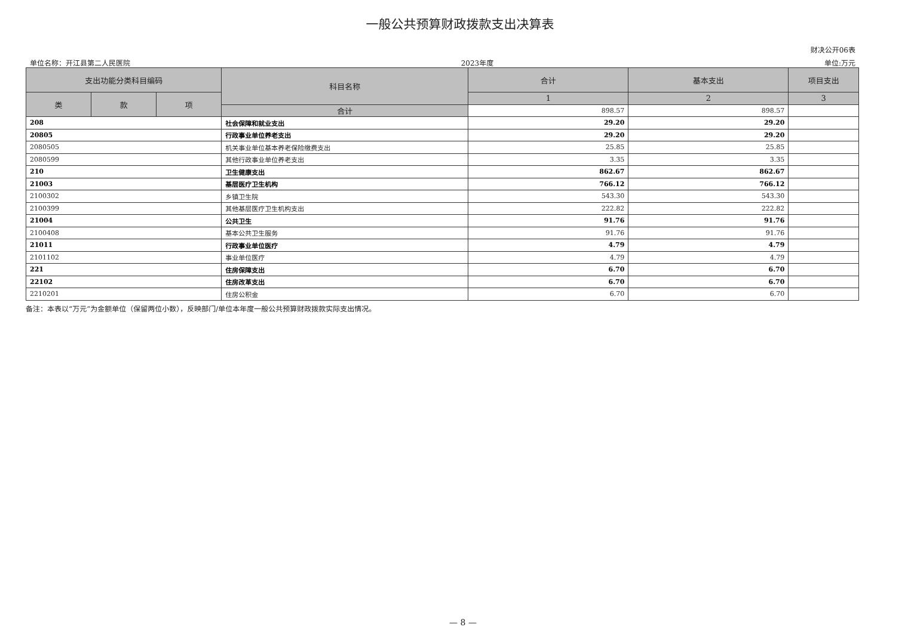一般公共预算财政拨款支出决算表
财决公开06表
单位名称：开江县第二人民医院 2023年度 单位:万元
| 支出功能分类科目编码 | | | 科目名称 | 合计 | 基本支出 | 项目支出 |
| --- | --- | --- | --- | --- | --- | --- |
| 类 | 款 | 项 | | 1 | 2 | 3 |
| | | | 合计 | 898.57 | 898.57 | |
| 208 | | | 社会保障和就业支出 | 29.20 | 29.20 | |
| 20805 | | | 行政事业单位养老支出 | 29.20 | 29.20 | |
| 2080505 | | | 机关事业单位基本养老保险缴费支出 | 25.85 | 25.85 | |
| 2080599 | | | 其他行政事业单位养老支出 | 3.35 | 3.35 | |
| 210 | | | 卫生健康支出 | 862.67 | 862.67 | |
| 21003 | | | 基层医疗卫生机构 | 766.12 | 766.12 | |
| 2100302 | | | 乡镇卫生院 | 543.30 | 543.30 | |
| 2100399 | | | 其他基层医疗卫生机构支出 | 222.82 | 222.82 | |
| 21004 | | | 公共卫生 | 91.76 | 91.76 | |
| 2100408 | | | 基本公共卫生服务 | 91.76 | 91.76 | |
| 21011 | | | 行政事业单位医疗 | 4.79 | 4.79 | |
| 2101102 | | | 事业单位医疗 | 4.79 | 4.79 | |
| 221 | | | 住房保障支出 | 6.70 | 6.70 | |
| 22102 | | | 住房改革支出 | 6.70 | 6.70 | |
| 2210201 | | | 住房公积金 | 6.70 | 6.70 | |
备注：本表以“万元”为金额单位（保留两位小数），反映部门/单位本年度一般公共预算财政拨款实际支出情况。
— 8 —